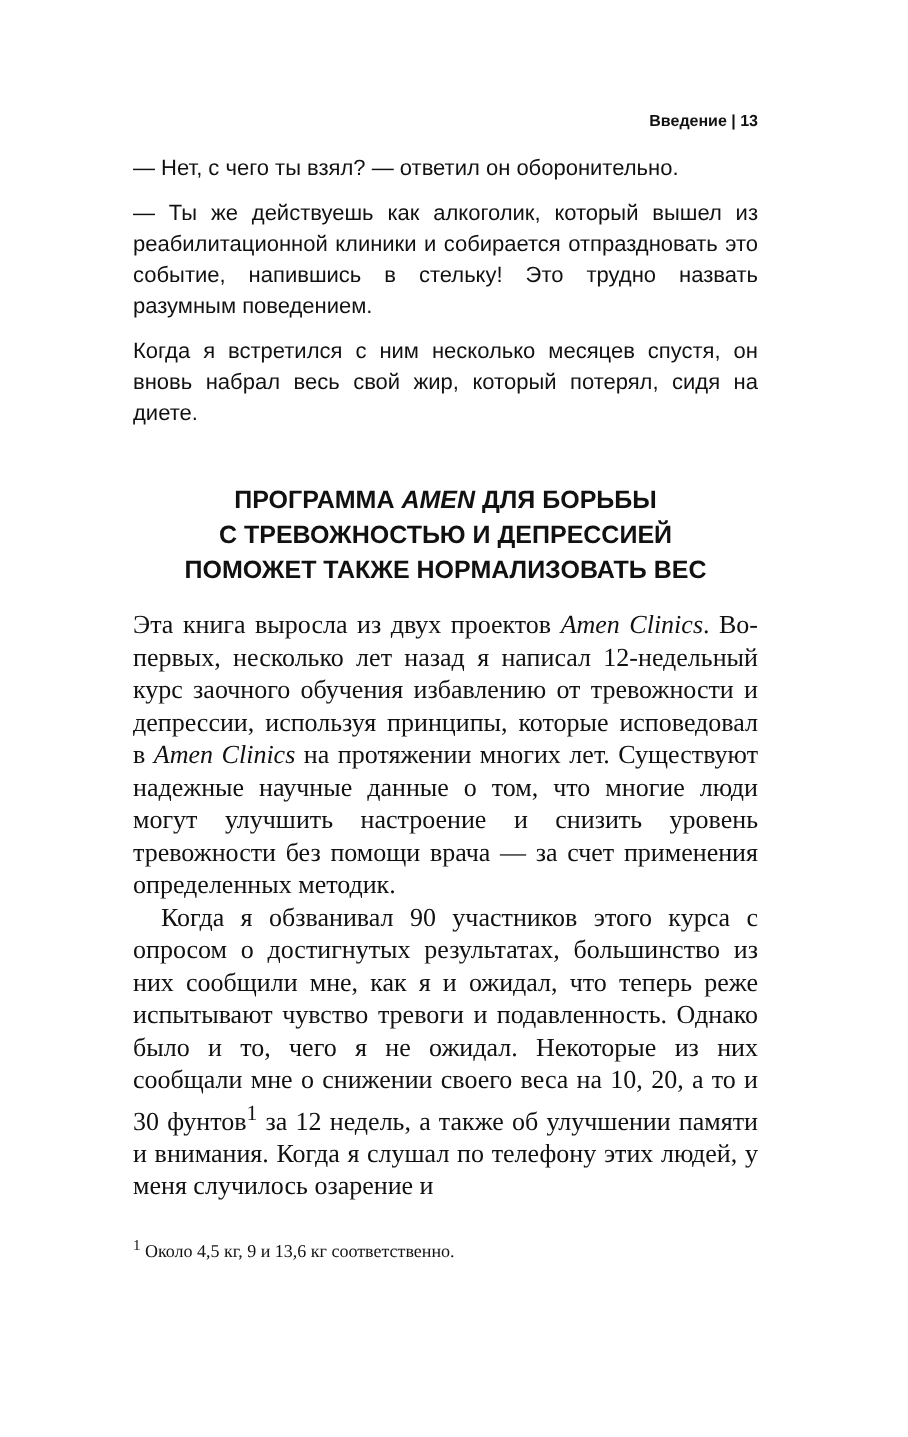Введение | 13
— Нет, с чего ты взял? — ответил он оборонительно.
— Ты же действуешь как алкоголик, который вышел из реабилитационной клиники и собирается отпраздновать это событие, напившись в стельку! Это трудно назвать разумным поведением.
Когда я встретился с ним несколько месяцев спустя, он вновь набрал весь свой жир, который потерял, сидя на диете.
ПРОГРАММА AMEN ДЛЯ БОРЬБЫ
С ТРЕВОЖНОСТЬЮ И ДЕПРЕССИЕЙ
ПОМОЖЕТ ТАКЖЕ НОРМАЛИЗОВАТЬ ВЕС
Эта книга выросла из двух проектов Amen Clinics. Во-первых, несколько лет назад я написал 12-недельный курс заочного обучения избавлению от тревожности и депрессии, используя принципы, которые исповедовал в Amen Clinics на протяжении многих лет. Существуют надежные научные данные о том, что многие люди могут улучшить настроение и снизить уровень тревожности без помощи врача — за счет применения определенных методик.
Когда я обзванивал 90 участников этого курса с опросом о достигнутых результатах, большинство из них сообщили мне, как я и ожидал, что теперь реже испытывают чувство тревоги и подавленность. Однако было и то, чего я не ожидал. Некоторые из них сообщали мне о снижении своего веса на 10, 20, а то и 30 фунтов<sup>1</sup> за 12 недель, а также об улучшении памяти и внимания. Когда я слушал по телефону этих людей, у меня случилось озарение и
<sup>1</sup> Около 4,5 кг, 9 и 13,6 кг соответственно.